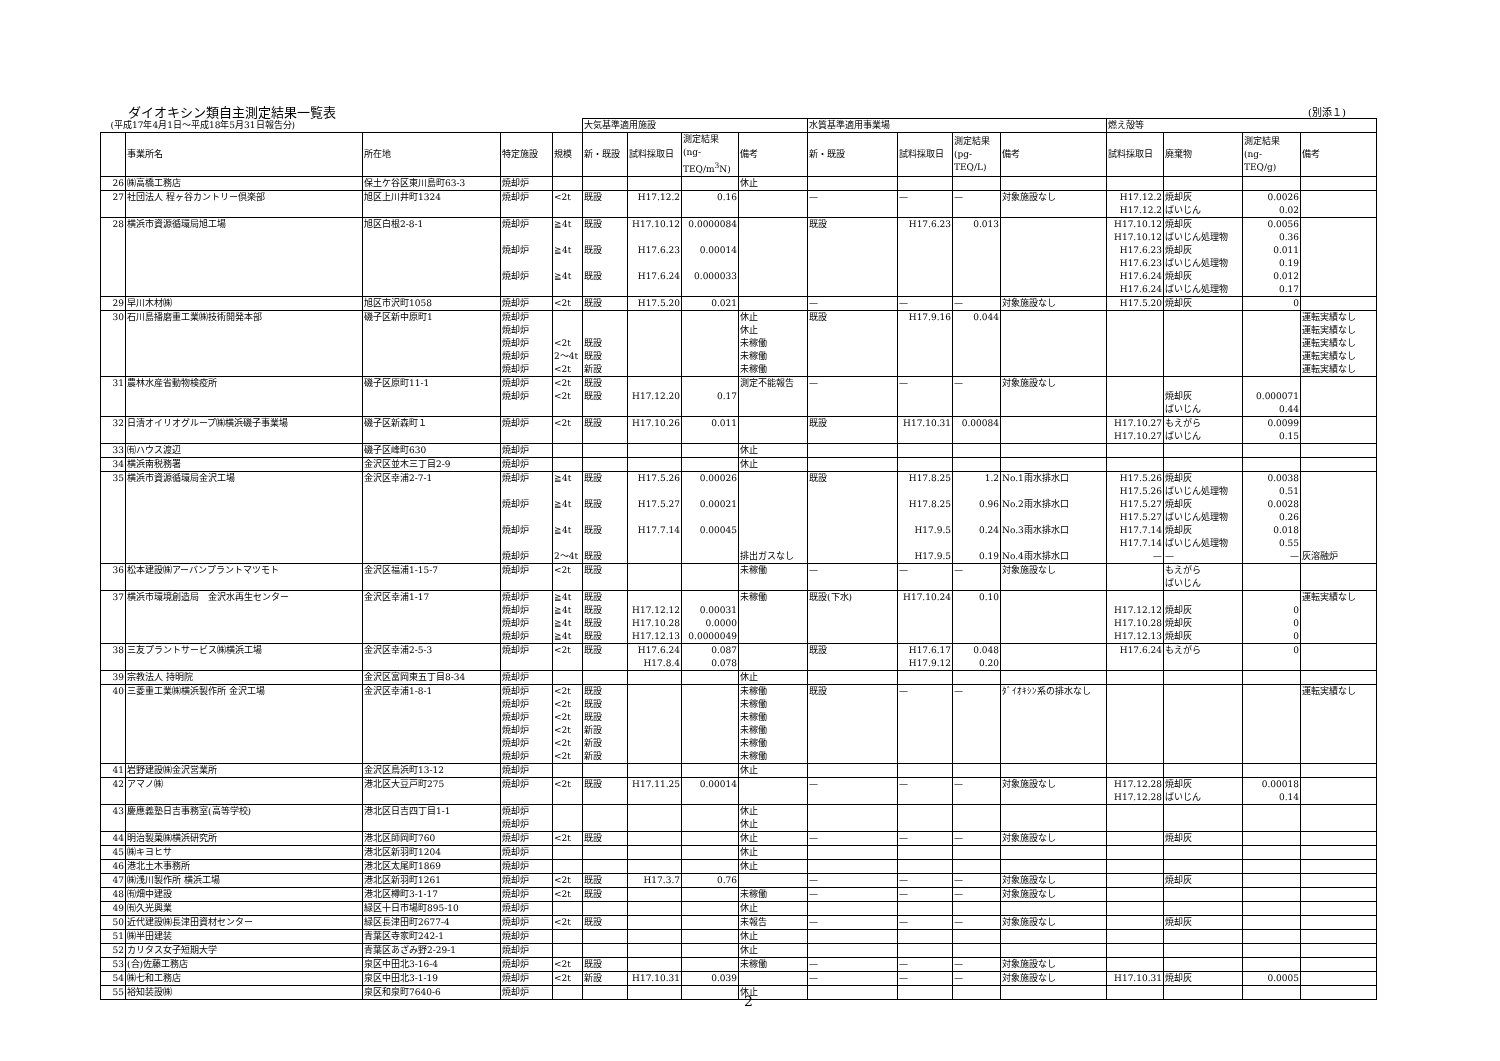ダイオキシン類自主測定結果一覧表 (別添１)
| (平成17年4月1日〜平成18年5月31日報告分) | | | | | 大気基準適用施設 | | | | 水質基準適用事業場 | | | | 燃え殻等 | | | |
| | 事業所名 | 所在地 | 特定施設 | 規模 | 新・既設 | 試料採取日 | 測定結果 (ng- TEQ/m<sup>3</sup>N) | 備考 | 新・既設 | 試料採取日 | 測定結果 (pg- TEQ/L) | 備考 | 試料採取日 | 廃棄物 | 測定結果 (ng- TEQ/g) | 備考 |
| 26 | ㈱高橋工務店 | 保土ケ谷区東川島町63-3 | 焼却炉 | | | | | 休止 | | | | | | | | |
| 27 | 社団法人 程ヶ谷カントリー倶楽部 | 旭区上川井町1324 | 焼却炉 | <2t | 既設 | H17.12.2 | 0.16 | | — | — | — | 対象施設なし | H17.12.2 H17.12.2 | 焼却灰 ばいじん | 0.0026 0.02 | |
| 28 | 横浜市資源循環局旭工場 | 旭区白根2-8-1 | 焼却炉 焼却炉 焼却炉 | ≧4t ≧4t ≧4t | 既設 既設 既設 | H17.10.12 H17.6.23 H17.6.24 | 0.0000084 0.00014 0.000033 | | 既設 | H17.6.23 | 0.013 | | H17.10.12 H17.10.12 H17.6.23 H17.6.23 H17.6.24 H17.6.24 | 焼却灰 ばいじん処理物 焼却灰 ばいじん処理物 焼却灰 ばいじん処理物 | 0.0056 0.36 0.011 0.19 0.012 0.17 | |
| 29 | 早川木材㈱ | 旭区市沢町1058 | 焼却炉 | <2t | 既設 | H17.5.20 | 0.021 | | — | — | — | 対象施設なし | H17.5.20 | 焼却灰 | 0 | |
| 30 | 石川島播磨重工業㈱技術開発本部 | 磯子区新中原町1 | 焼却炉 焼却炉 焼却炉 焼却炉 焼却炉 | <2t 2〜4t <2t | 既設 既設 新設 | | | 休止 休止 未稼働 未稼働 未稼働 | 既設 | H17.9.16 | 0.044 | | | | | 運転実績なし 運転実績なし 運転実績なし 運転実績なし 運転実績なし |
| 31 | 農林水産省動物検疫所 | 磯子区原町11-1 | 焼却炉 焼却炉 | <2t <2t | 既設 既設 | H17.12.20 | 0.17 | 測定不能報告 | — | — | — | 対象施設なし | | 焼却灰 ばいじん | 0.000071 0.44 | |
| 32 | 日清オイリオグループ㈱横浜磯子事業場 | 磯子区新森町１ | 焼却炉 | <2t | 既設 | H17.10.26 | 0.011 | | 既設 | H17.10.31 | 0.00084 | | H17.10.27 H17.10.27 | もえがら ばいじん | 0.0099 0.15 | |
| 33 | ㈲ハウス渡辺 | 磯子区峰町630 | 焼却炉 | | | | | 休止 | | | | | | | | |
| 34 | 横浜南税務署 | 金沢区並木三丁目2-9 | 焼却炉 | | | | | 休止 | | | | | | | | |
| 35 | 横浜市資源循環局金沢工場 | 金沢区幸浦2-7-1 | 焼却炉 焼却炉 焼却炉 焼却炉 | ≧4t ≧4t ≧4t 2〜4t | 既設 既設 既設 既設 | H17.5.26 H17.5.27 H17.7.14 | 0.00026 0.00021 0.00045 | 排出ガスなし | 既設 | H17.8.25 H17.8.25 H17.9.5 H17.9.5 | 1.2 0.96 0.24 0.19 | No.1雨水排水口 No.2雨水排水口 No.3雨水排水口 No.4雨水排水口 | H17.5.26 H17.5.26 H17.5.27 H17.5.27 H17.7.14 H17.7.14 — | 焼却灰 ばいじん処理物 焼却灰 ばいじん処理物 焼却灰 ばいじん処理物 — | 0.0038 0.51 0.0028 0.26 0.018 0.55 — | 灰溶融炉 |
| 36 | 松本建設㈱アーバンプラントマツモト | 金沢区福浦1-15-7 | 焼却炉 | <2t | 既設 | | | 未稼働 | — | — | — | 対象施設なし | | もえがら ばいじん | | |
| 37 | 横浜市環境創造局 金沢水再生センター | 金沢区幸浦1-17 | 焼却炉 焼却炉 焼却炉 焼却炉 | ≧4t ≧4t ≧4t ≧4t | 既設 既設 既設 既設 | H17.12.12 H17.10.28 H17.12.13 | 0.00031 0.0000 0.0000049 | 未稼働 | 既設(下水) | H17.10.24 | 0.10 | | H17.12.12 H17.10.28 H17.12.13 | 焼却灰 焼却灰 焼却灰 | 0 0 0 | 運転実績なし |
| 38 | 三友プラントサービス㈱横浜工場 | 金沢区幸浦2-5-3 | 焼却炉 | <2t | 既設 | H17.6.24 H17.8.4 | 0.087 0.078 | | 既設 | H17.6.17 H17.9.12 | 0.048 0.20 | | H17.6.24 | もえがら | 0 | |
| 39 | 宗教法人 持明院 | 金沢区富岡東五丁目8-34 | 焼却炉 | | | | | 休止 | | | | | | | | |
| 40 | 三菱重工業㈱横浜製作所 金沢工場 | 金沢区幸浦1-8-1 | 焼却炉 焼却炉 焼却炉 焼却炉 焼却炉 焼却炉 | <2t <2t <2t <2t <2t <2t | 既設 既設 既設 新設 新設 新設 | | | 未稼働 未稼働 未稼働 未稼働 未稼働 未稼働 | 既設 | — | — | ﾀﾞｲｵｷｼﾝ系の排水なし | | | | 運転実績なし |
| 41 | 岩野建設㈱金沢営業所 | 金沢区鳥浜町13-12 | 焼却炉 | | | | | 休止 | | | | | | | | |
| 42 | アマノ㈱ | 港北区大豆戸町275 | 焼却炉 | <2t | 既設 | H17.11.25 | 0.00014 | | — | — | — | 対象施設なし | H17.12.28 H17.12.28 | 焼却灰 ばいじん | 0.00018 0.14 | |
| 43 | 慶應義塾日吉事務室(高等学校) | 港北区日吉四丁目1-1 | 焼却炉 焼却炉 | | | | | 休止 休止 | | | | | | | | |
| 44 | 明治製菓㈱横浜研究所 | 港北区師岡町760 | 焼却炉 | <2t | 既設 | | | 休止 | — | — | — | 対象施設なし | | 焼却灰 | | |
| 45 | ㈱キヨヒサ | 港北区新羽町1204 | 焼却炉 | | | | | 休止 | | | | | | | | |
| 46 | 港北土木事務所 | 港北区太尾町1869 | 焼却炉 | | | | | 休止 | | | | | | | | |
| 47 | ㈱浅川製作所 横浜工場 | 港北区新羽町1261 | 焼却炉 | <2t | 既設 | H17.3.7 | 0.76 | | — | — | — | 対象施設なし | | 焼却灰 | | |
| 48 | ㈲畑中建設 | 港北区樽町3-1-17 | 焼却炉 | <2t | 既設 | | | 未稼働 | — | — | — | 対象施設なし | | | | |
| 49 | ㈲久光興業 | 緑区十日市場町895-10 | 焼却炉 | | | | | 休止 | | | | | | | | |
| 50 | 近代建設㈱長津田資材センター | 緑区長津田町2677-4 | 焼却炉 | <2t | 既設 | | | 未報告 | — | — | — | 対象施設なし | | 焼却灰 | | |
| 51 | ㈱半田建装 | 青葉区寺家町242-1 | 焼却炉 | | | | | 休止 | | | | | | | | |
| 52 | カリタス女子短期大学 | 青葉区あざみ野2-29-1 | 焼却炉 | | | | | 休止 | | | | | | | | |
| 53 | (合)佐藤工務店 | 泉区中田北3-16-4 | 焼却炉 | <2t | 既設 | | | 未稼働 | — | — | — | 対象施設なし | | | | |
| 54 | ㈱七和工務店 | 泉区中田北3-1-19 | 焼却炉 | <2t | 新設 | H17.10.31 | 0.039 | | — | — | — | 対象施設なし | H17.10.31 | 焼却灰 | 0.0005 | |
| 55 | 裕知装設㈱ | 泉区和泉町7640-6 | 焼却炉 | | | | | 休止 | | | | | | | | |
2